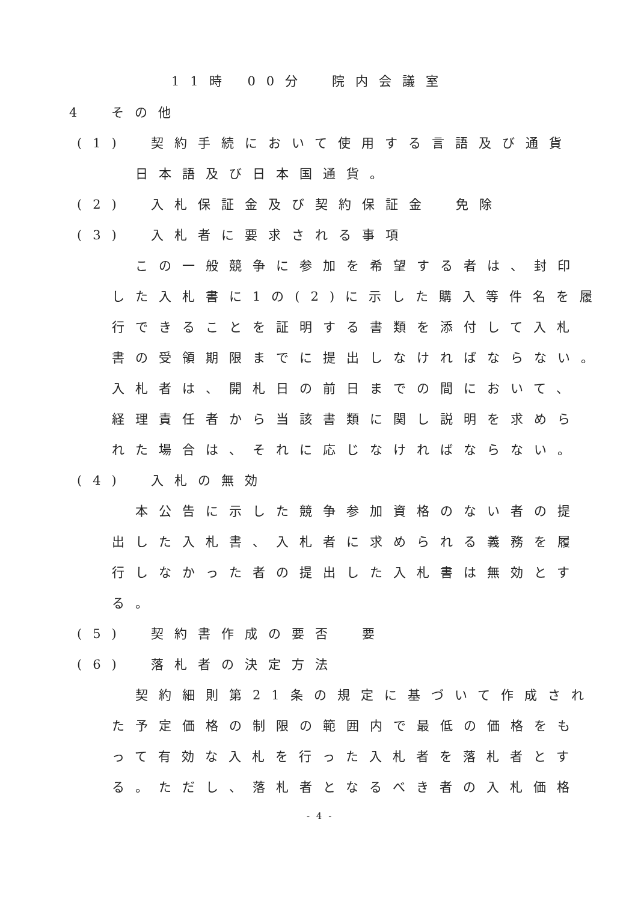11時 00分　院内会議室
4　その他
(1)　契約手続において使用する言語及び通貨
日本語及び日本国通貨。
(2)　入札保証金及び契約保証金　免除
(3)　入札者に要求される事項
この一般競争に参加を希望する者は、封印
した入札書に1の(2)に示した購入等件名を履
行できることを証明する書類を添付して入札
書の受領期限までに提出しなければならない。
入札者は、開札日の前日までの間において、
経理責任者から当該書類に関し説明を求めら
れた場合は、それに応じなければならない。
(4)　入札の無効
本公告に示した競争参加資格のない者の提
出した入札書、入札者に求められる義務を履
行しなかった者の提出した入札書は無効とす
る。
(5)　契約書作成の要否　要
(6)　落札者の決定方法
契約細則第21条の規定に基づいて作成され
た予定価格の制限の範囲内で最低の価格をも
って有効な入札を行った入札者を落札者とす
る。ただし、落札者となるべき者の入札価格
- 4 -